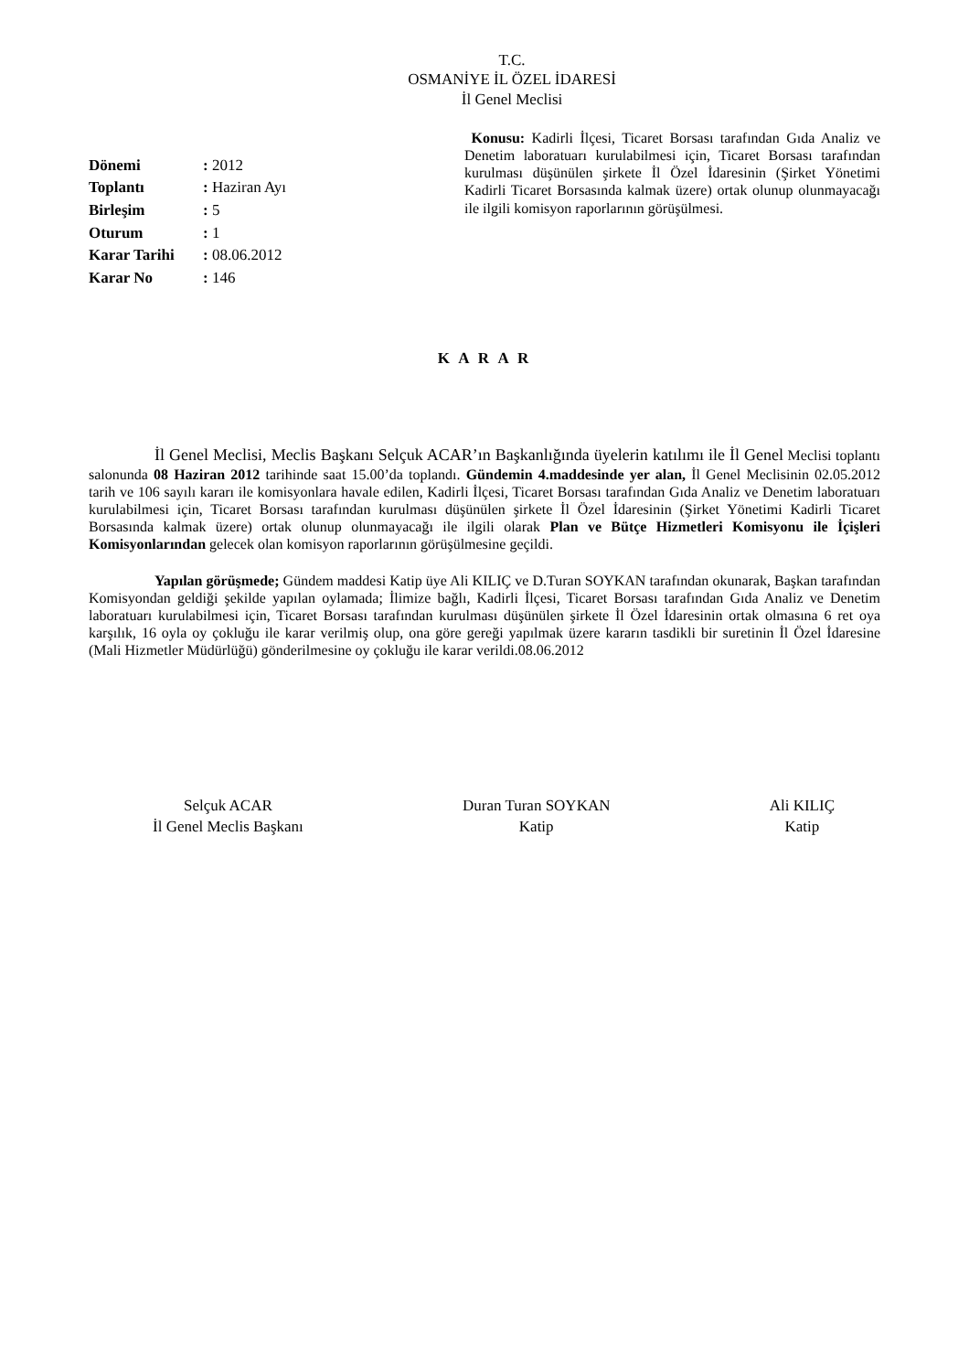T.C.
OSMANİYE İL ÖZEL İDARESİ
İl Genel Meclisi
| Dönemi | : 2012 |
| Toplantı | : Haziran Ayı |
| Birleşim | : 5 |
| Oturum | : 1 |
| Karar Tarihi | : 08.06.2012 |
| Karar No | : 146 |
Konusu: Kadirli İlçesi, Ticaret Borsası tarafından Gıda Analiz ve Denetim laboratuarı kurulabilmesi için, Ticaret Borsası tarafından kurulması düşünülen şirkete İl Özel İdaresinin (Şirket Yönetimi Kadirli Ticaret Borsasında kalmak üzere) ortak olunup olunmayacağı ile ilgili komisyon raporlarının görüşülmesi.
K A R A R
İl Genel Meclisi, Meclis Başkanı Selçuk ACAR’ın Başkanlığında üyelerin katılımı ile İl Genel Meclisi toplantı salonunda 08 Haziran 2012 tarihinde saat 15.00’da toplandı. Gündemin 4.maddesinde yer alan, İl Genel Meclisinin 02.05.2012 tarih ve 106 sayılı kararı ile komisyonlara havale edilen, Kadirli İlçesi, Ticaret Borsası tarafından Gıda Analiz ve Denetim laboratuarı kurulabilmesi için, Ticaret Borsası tarafından kurulması düşünülen şirkete İl Özel İdaresinin (Şirket Yönetimi Kadirli Ticaret Borsasında kalmak üzere) ortak olunup olunmayacağı ile ilgili olarak Plan ve Bütçe Hizmetleri Komisyonu ile İçişleri Komisyonlarından gelecek olan komisyon raporlarının görüşülmesine geçildi.
Yapılan görüşmede; Gündem maddesi Katip üye Ali KILIÇ ve D.Turan SOYKAN tarafından okunarak, Başkan tarafından Komisyondan geldiği şekilde yapılan oylamada; İlimize bağlı, Kadirli İlçesi, Ticaret Borsası tarafından Gıda Analiz ve Denetim laboratuarı kurulabilmesi için, Ticaret Borsası tarafından kurulması düşünülen şirkete İl Özel İdaresinin ortak olmasına 6 ret oya karşılık, 16 oyla oy çokluğu ile karar verilmiş olup, ona göre gereği yapılmak üzere kararın tasdikli bir suretinin İl Özel İdaresine (Mali Hizmetler Müdürlüğü) gönderilmesine oy çokluğu ile karar verildi.08.06.2012
Selçuk ACAR
İl Genel Meclis Başkanı
Duran Turan SOYKAN
Katip
Ali KILIÇ
Katip